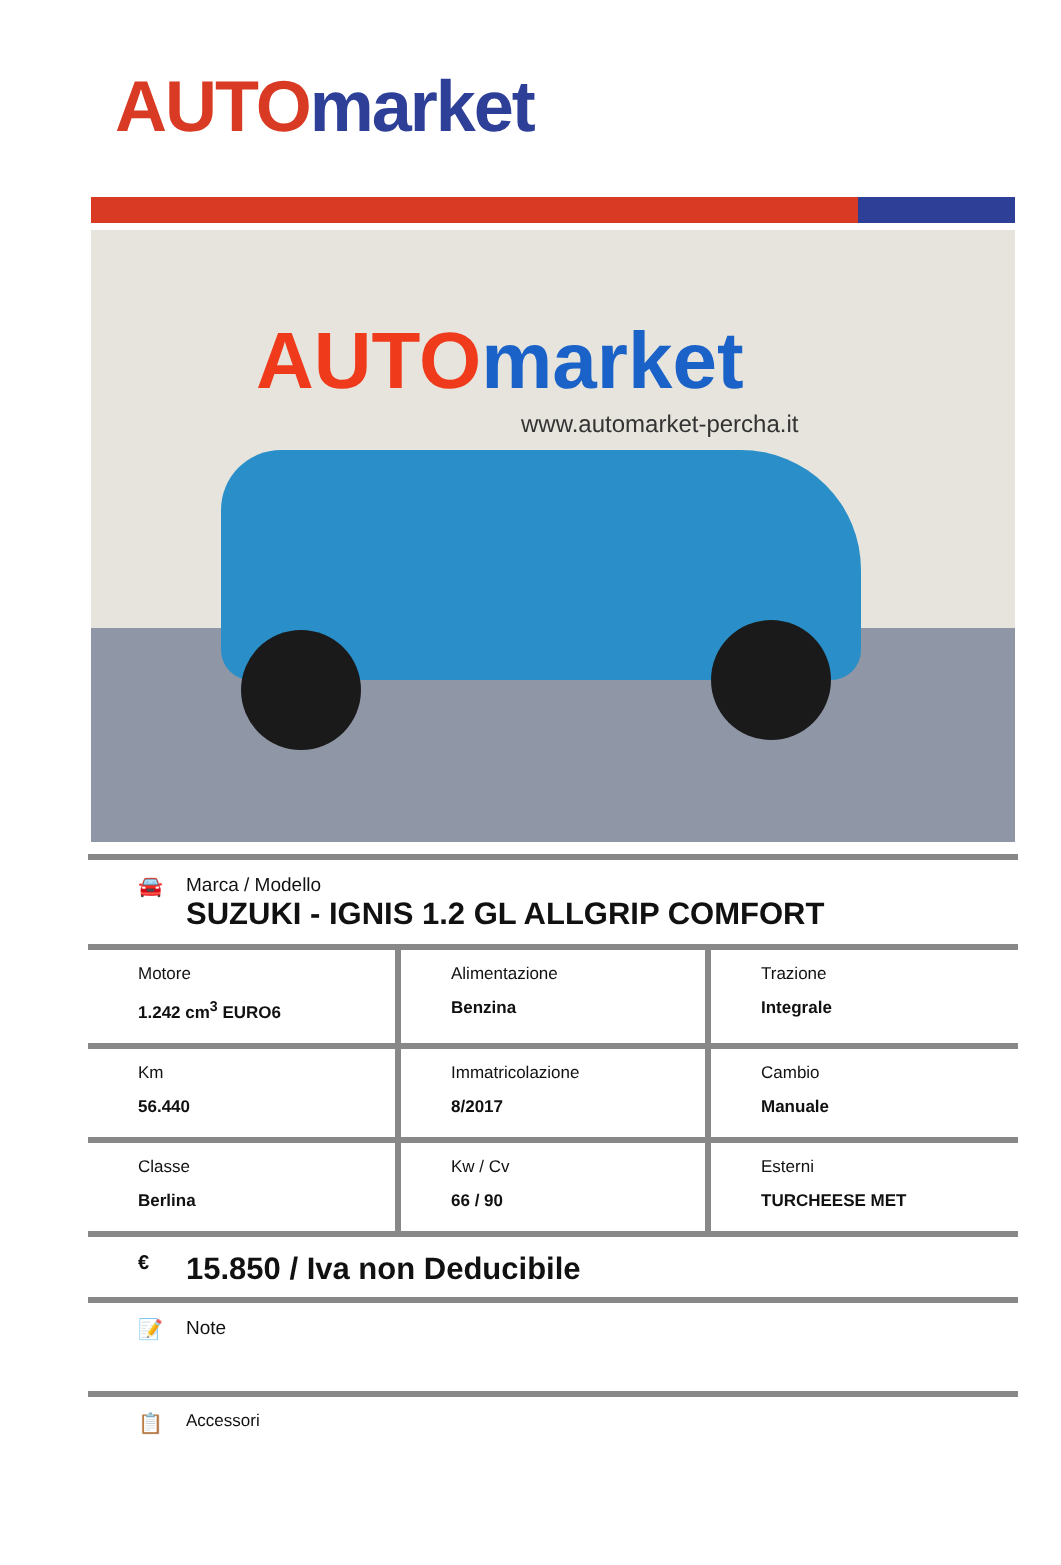AUTO market
AUTO market
www.automarket-percha.it
🚘 Marca / Modello
SUZUKI - IGNIS 1.2 GL ALLGRIP COMFORT
| Motore 1.242 cm<sup>3</sup> EURO6 | Alimentazione Benzina | Trazione Integrale |
| Km 56.440 | Immatricolazione 8/2017 | Cambio Manuale |
| Classe Berlina | Kw / Cv 66 / 90 | Esterni TURCHEESE MET |
€
15.850 / Iva non Deducibile
📝 Note
📋
Accessori